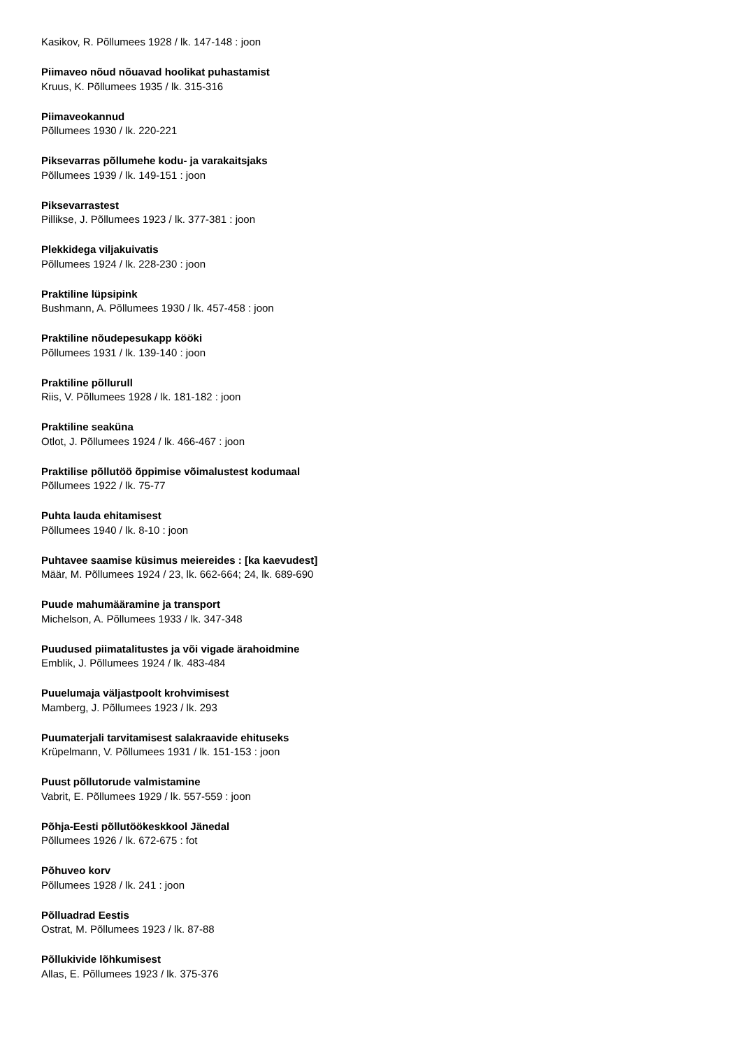Kasikov, R. Põllumees 1928 / lk. 147-148 : joon
Piimaveo nõud nõuavad hoolikat puhastamist
Kruus, K. Põllumees 1935 / lk. 315-316
Piimaveokannud
Põllumees 1930 / lk. 220-221
Piksevarras põllumehe kodu- ja varakaitsjaks
Põllumees 1939 / lk. 149-151 : joon
Piksevarrastest
Pillikse, J. Põllumees 1923 / lk. 377-381 : joon
Plekkidega viljakuivatis
Põllumees 1924 / lk. 228-230 : joon
Praktiline lüpsipink
Bushmann, A. Põllumees 1930 / lk. 457-458 : joon
Praktiline nõudepesukapp kööki
Põllumees 1931 / lk. 139-140 : joon
Praktiline põllurull
Riis, V. Põllumees 1928 / lk. 181-182 : joon
Praktiline seaküna
Otlot, J. Põllumees 1924 / lk. 466-467 : joon
Praktilise põllutöö õppimise võimalustest kodumaal
Põllumees 1922 / lk. 75-77
Puhta lauda ehitamisest
Põllumees 1940 / lk. 8-10 : joon
Puhtavee saamise küsimus meiereides : [ka kaevudest]
Määr, M. Põllumees 1924 / 23, lk. 662-664; 24, lk. 689-690
Puude mahumääramine ja transport
Michelson, A. Põllumees 1933 / lk. 347-348
Puudused piimatalitustes ja või vigade ärahoidmine
Emblik, J. Põllumees 1924 / lk. 483-484
Puuelumaja väljastpoolt krohvimisest
Mamberg, J. Põllumees 1923 / lk. 293
Puumaterjali tarvitamisest salakraavide ehituseks
Krüpelmann, V. Põllumees 1931 / lk. 151-153 : joon
Puust põllutorude valmistamine
Vabrit, E. Põllumees 1929 / lk. 557-559 : joon
Põhja-Eesti põllutöökeskkool Jänedal
Põllumees 1926 / lk. 672-675 : fot
Põhuveo korv
Põllumees 1928 / lk. 241 : joon
Põlluadrad Eestis
Ostrat, M. Põllumees 1923 / lk. 87-88
Põllukivide lõhkumisest
Allas, E. Põllumees 1923 / lk. 375-376